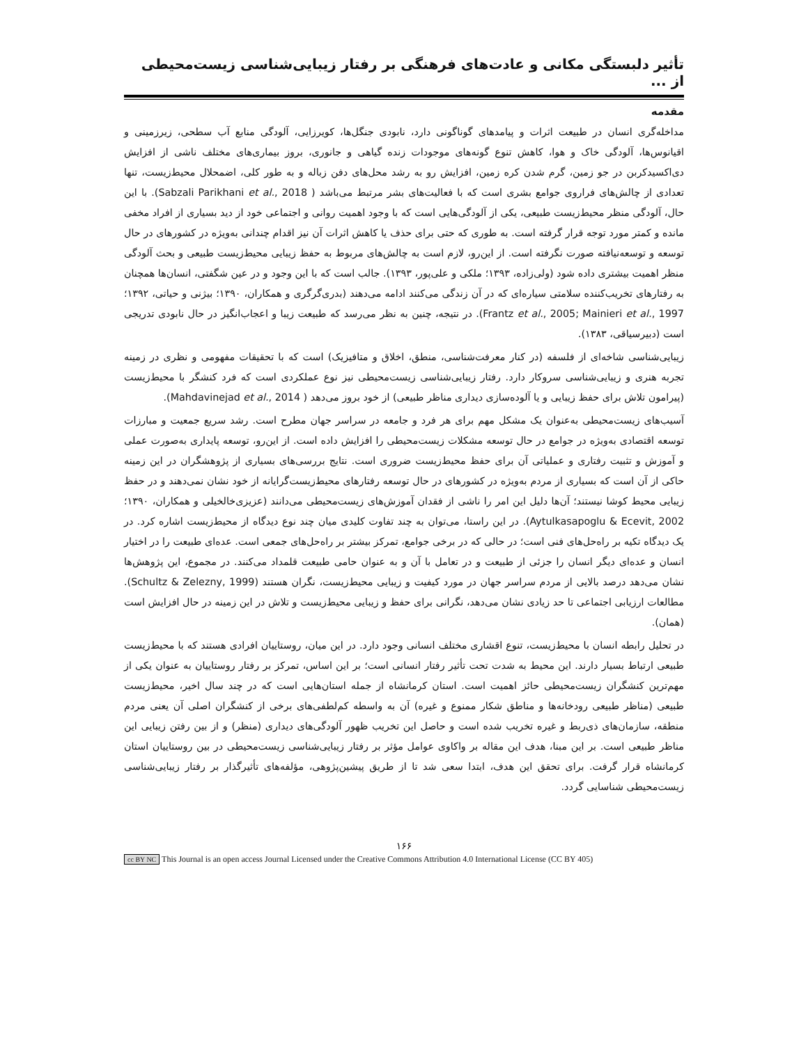تأثیر دلبستگی مکانی و عادت‌های فرهنگی بر رفتار زیبایی‌شناسی زیست‌محیطی از ...
مقدمه
مداخله‌گری انسان در طبیعت اثرات و پیامدهای گوناگونی دارد، نابودی جنگل‌ها، کویرزایی، آلودگی منابع آب سطحی، زیرزمینی و اقیانوس‌ها، آلودگی خاک و هوا، کاهش تنوع گونه‌های موجودات زنده گیاهی و جانوری، بروز بیماری‌های مختلف ناشی از افزایش دی‌اکسیدکربن در جو زمین، گرم شدن کره زمین، افزایش رو به رشد محل‌های دفن زباله و به طور کلی، اضمحلال محیط‌زیست، تنها تعدادی از چالش‌های فراروی جوامع بشری است که با فعالیت‌های بشر مرتبط می‌باشد ( Sabzali Parikhani et al., 2018). با این حال، آلودگی منظر محیط‌زیست طبیعی، یکی از آلودگی‌هایی است که با وجود اهمیت روانی و اجتماعی خود از دید بسیاری از افراد مخفی مانده و کمتر مورد توجه قرار گرفته است. به طوری که حتی برای حذف یا کاهش اثرات آن نیز اقدام چندانی به‌ویژه در کشورهای در حال توسعه و توسعه‌نیافته صورت نگرفته است. از این‌رو، لازم است به چالش‌های مربوط به حفظ زیبایی محیط‌زیست طبیعی و بحث آلودگی منظر اهمیت بیشتری داده شود (ولی‌زاده، ۱۳۹۳؛ ملکی و علی‌پور، ۱۳۹۳). جالب است که با این وجود و در عین شگفتی، انسان‌ها همچنان به رفتارهای تخریب‌کننده سلامتی سیاره‌ای که در آن زندگی می‌کنند ادامه می‌دهند (بدری‌گرگری و همکاران، ۱۳۹۰؛ بیژنی و حیاتی، ۱۳۹۲؛ Frantz et al., 2005; Mainieri et al., 1997). در نتیجه، چنین به نظر می‌رسد که طبیعت زیبا و اعجاب‌انگیز در حال نابودی تدریجی است (دبیرسیاقی، ۱۳۸۳).
زیبایی‌شناسی شاخه‌ای از فلسفه (در کنار معرفت‌شناسی، منطق، اخلاق و متافیزیک) است که با تحقیقات مفهومی و نظری در زمینه تجربه هنری و زیبایی‌شناسی سروکار دارد. رفتار زیبایی‌شناسی زیست‌محیطی نیز نوع عملکردی است که فرد کنشگر با محیط‌زیست (پیرامون تلاش برای حفظ زیبایی و یا آلوده‌سازی دیداری مناظر طبیعی) از خود بروز می‌دهد ( Mahdavinejad et al., 2014).
آسیب‌های زیست‌محیطی به‌عنوان یک مشکل مهم برای هر فرد و جامعه در سراسر جهان مطرح است. رشد سریع جمعیت و مبارزات توسعه اقتصادی به‌ویژه در جوامع در حال توسعه مشکلات زیست‌محیطی را افزایش داده است. از این‌رو، توسعه پایداری به‌صورت عملی و آموزش و تثبیت رفتاری و عملیاتی آن برای حفظ محیط‌زیست ضروری است. نتایج بررسی‌های بسیاری از پژوهشگران در این زمینه حاکی از آن است که بسیاری از مردم به‌ویژه در کشورهای در حال توسعه رفتارهای محیط‌زیست‌گرایانه از خود نشان نمی‌دهند و در حفظ زیبایی محیط کوشا نیستند؛ آن‌ها دلیل این امر را ناشی از فقدان آموزش‌های زیست‌محیطی می‌دانند (عزیزی‌خالخیلی و همکاران، ۱۳۹۰؛ Aytulkasapoglu & Ecevit, 2002). در این راستا، می‌توان به چند تفاوت کلیدی میان چند نوع دیدگاه از محیط‌زیست اشاره کرد. در یک دیدگاه تکیه بر راه‌حل‌های فنی است؛ در حالی که در برخی جوامع، تمرکز بیشتر بر راه‌حل‌های جمعی است. عده‌ای طبیعت را در اختیار انسان و عده‌ای دیگر انسان را جزئی از طبیعت و در تعامل با آن و به عنوان حامی طبیعت قلمداد می‌کنند. در مجموع، این پژوهش‌ها نشان می‌دهد درصد بالایی از مردم سراسر جهان در مورد کیفیت و زیبایی محیط‌زیست، نگران هستند (Schultz & Zelezny, 1999). مطالعات ارزیابی اجتماعی تا حد زیادی نشان می‌دهد، نگرانی برای حفظ و زیبایی محیط‌زیست و تلاش در این زمینه در حال افزایش است (همان).
در تحلیل رابطه انسان با محیط‌زیست، تنوع اقشاری مختلف انسانی وجود دارد. در این میان، روستاییان افرادی هستند که با محیط‌زیست طبیعی ارتباط بسیار دارند. این محیط به شدت تحت تأثیر رفتار انسانی است؛ بر این اساس، تمرکز بر رفتار روستاییان به عنوان یکی از مهم‌ترین کنشگران زیست‌محیطی حائز اهمیت است. استان کرمانشاه از جمله استان‌هایی است که در چند سال اخیر، محیط‌زیست طبیعی (مناظر طبیعی رودخانه‌ها و مناطق شکار ممنوع و غیره) آن به واسطه کم‌لطفی‌های برخی از کنشگران اصلی آن یعنی مردم منطقه، سازمان‌های ذی‌ربط و غیره تخریب شده است و حاصل این تخریب ظهور آلودگی‌های دیداری (منظر) و از بین رفتن زیبایی این مناظر طبیعی است. بر این مبنا، هدف این مقاله بر واکاوی عوامل مؤثر بر رفتار زیبایی‌شناسی زیست‌محیطی در بین روستاییان استان کرمانشاه قرار گرفت. برای تحقق این هدف، ابتدا سعی شد تا از طریق پیشین‌پژوهی، مؤلفه‌های تأثیرگذار بر رفتار زیبایی‌شناسی زیست‌محیطی شناسایی گردد.
۱۶۶
cc BY NC This Journal is an open access Journal Licensed under the Creative Commons Attribution 4.0 International License (CC BY 405)